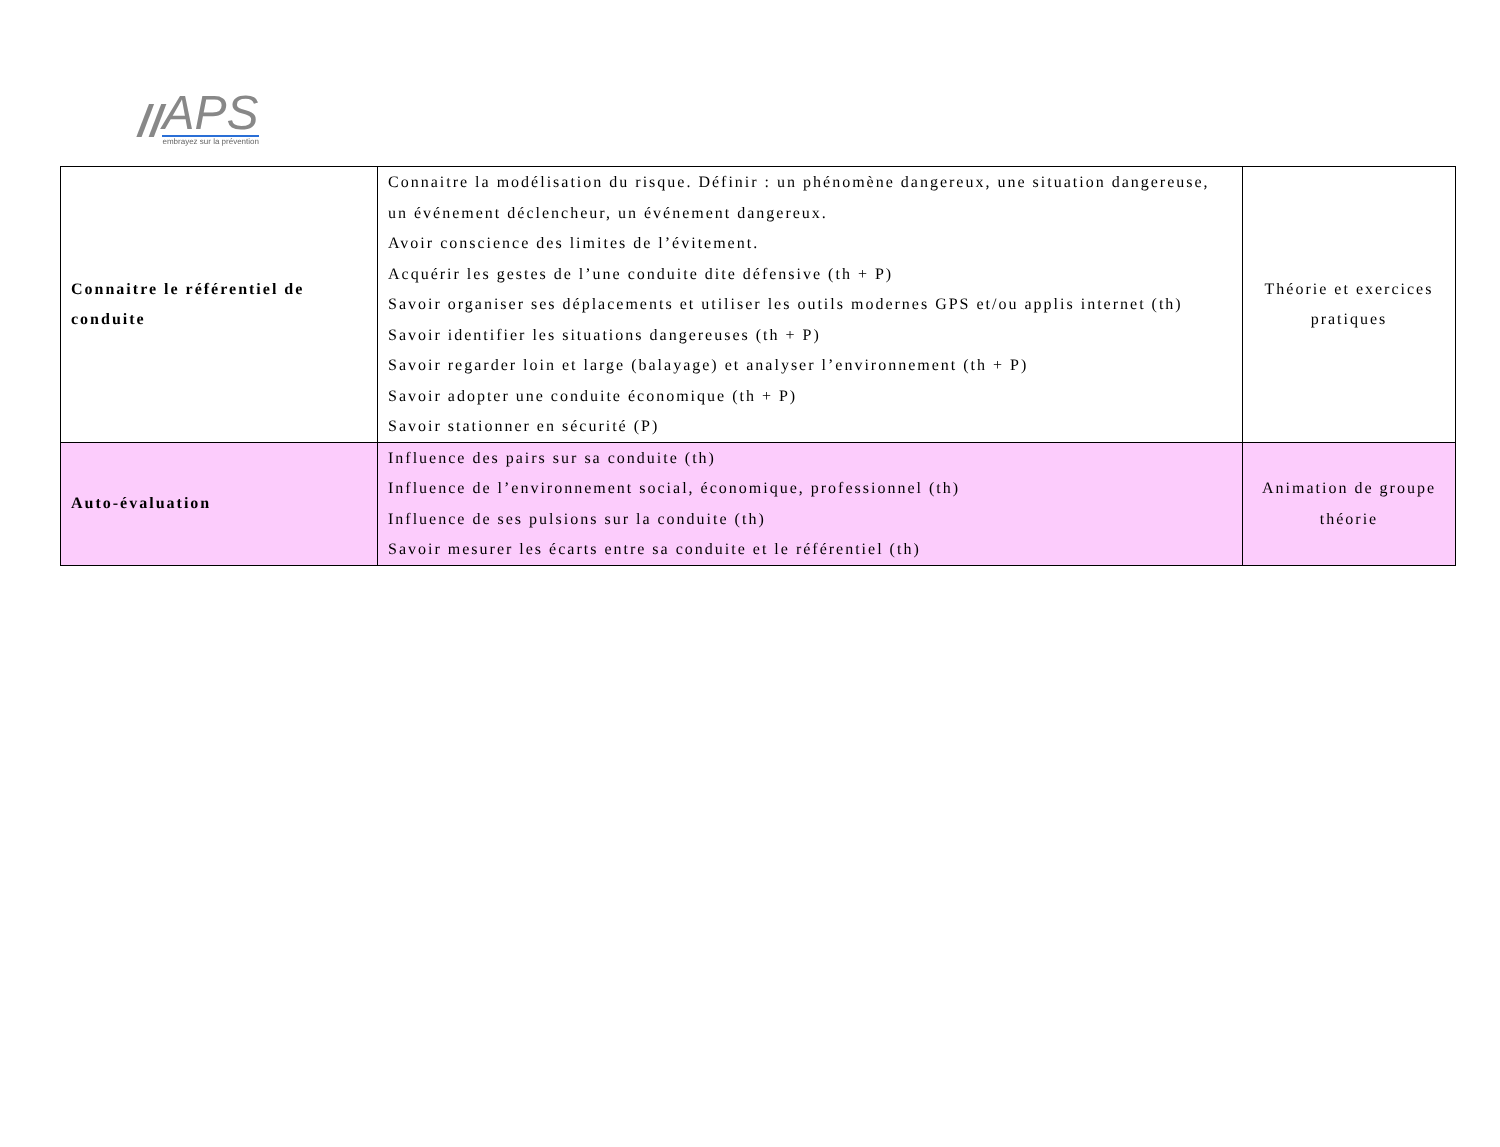//
APS
embrayez sur la prévention
| Connaitre le référentiel de conduite | Connaitre la modélisation du risque. Définir : un phénomène dangereux, une situation dangereuse, un événement déclencheur, un événement dangereux. Avoir conscience des limites de l’évitement. Acquérir les gestes de l’une conduite dite défensive (th + P) Savoir organiser ses déplacements et utiliser les outils modernes GPS et/ou applis internet (th) Savoir identifier les situations dangereuses (th + P) Savoir regarder loin et large (balayage) et analyser l’environnement (th + P) Savoir adopter une conduite économique (th + P) Savoir stationner en sécurité (P) | Théorie et exercices pratiques |
| Auto-évaluation | Influence des pairs sur sa conduite (th) Influence de l’environnement social, économique, professionnel (th) Influence de ses pulsions sur la conduite (th) Savoir mesurer les écarts entre sa conduite et le référentiel (th) | Animation de groupe théorie |